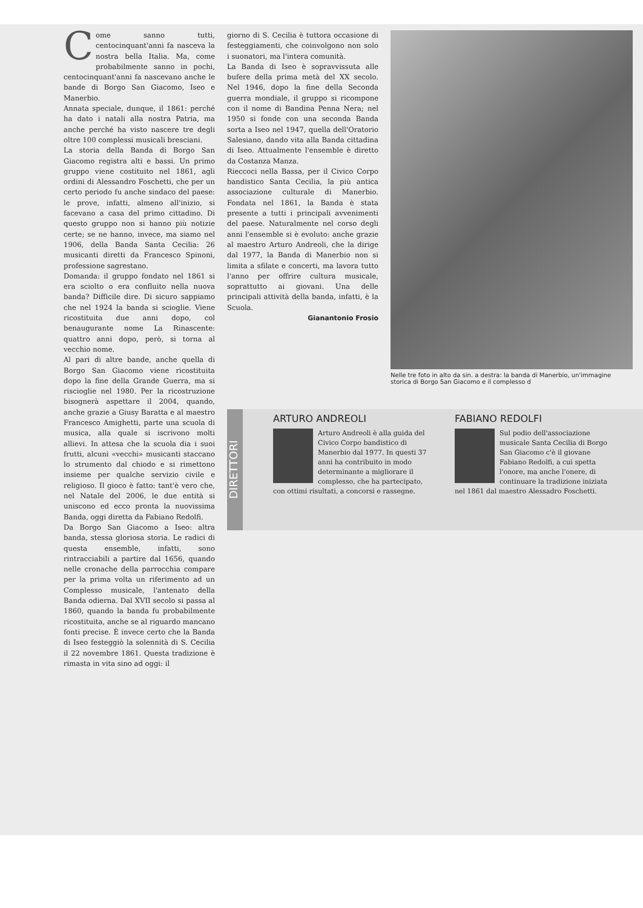Come sanno tutti, centocinquant'anni fa nasceva la nostra bella Italia. Ma, come probabilmente sanno in pochi, centocinquant'anni fa nascevano anche le bande di Borgo San Giacomo, Iseo e Manerbio.
Annata speciale, dunque, il 1861: perché ha dato i natali alla nostra Patria, ma anche perché ha visto nascere tre degli oltre 100 complessi musicali bresciani.
La storia della Banda di Borgo San Giacomo registra alti e bassi. Un primo gruppo viene costituito nel 1861, agli ordini di Alessandro Foschetti, che per un certo periodo fu anche sindaco del paese: le prove, infatti, almeno all'inizio, si facevano a casa del primo cittadino. Di questo gruppo non si hanno più notizie certe; se ne hanno, invece, ma siamo nel 1906, della Banda Santa Cecilia: 26 musicanti diretti da Francesco Spinoni, professione sagrestano.
Domanda: il gruppo fondato nel 1861 si era sciolto o era confluito nella nuova banda? Difficile dire. Di sicuro sappiamo che nel 1924 la banda si scioglie. Viene ricostituita due anni dopo, col benaugurante nome La Rinascente: quattro anni dopo, però, si torna al vecchio nome.
Al pari di altre bande, anche quella di Borgo San Giacomo viene ricostituita dopo la fine della Grande Guerra, ma si riscioglie nel 1980. Per la ricostruzione bisognerà aspettare il 2004, quando, anche grazie a Giusy Baratta e al maestro Francesco Amighetti, parte una scuola di musica, alla quale si iscrivono molti allievi. In attesa che la scuola dia i suoi frutti, alcuni «vecchi» musicanti staccano lo strumento dal chiodo e si rimettono insieme per qualche servizio civile e religioso. Il gioco è fatto: tant'è vero che, nel Natale del 2006, le due entità si uniscono ed ecco pronta la nuovissima Banda, oggi diretta da Fabiano Redolfi.
Da Borgo San Giacomo a Iseo: altra banda, stessa gloriosa storia. Le radici di questa ensemble, infatti, sono rintracciabili a partire dal 1656, quando nelle cronache della parrocchia compare per la prima volta un riferimento ad un Complesso musicale, l'antenato della Banda odierna. Dal XVII secolo si passa al 1860, quando la banda fu probabilmente ricostituita, anche se al riguardo mancano fonti precise. È invece certo che la Banda di Iseo festeggiò la solennità di S. Cecilia il 22 novembre 1861. Questa tradizione è rimasta in vita sino ad oggi: il
giorno di S. Cecilia è tuttora occasione di festeggiamenti, che coinvolgono non solo i suonatori, ma l'intera comunità.
La Banda di Iseo è sopravvissuta alle bufere della prima metà del XX secolo. Nel 1946, dopo la fine della Seconda guerra mondiale, il gruppo si ricompone con il nome di Bandina Penna Nera; nel 1950 si fonde con una seconda Banda sorta a Iseo nel 1947, quella dell'Oratorio Salesiano, dando vita alla Banda cittadina di Iseo. Attualmente l'ensemble è diretto da Costanza Manza.
Rieccoci nella Bassa, per il Civico Corpo bandistico Santa Cecilia, la più antica associazione culturale di Manerbio. Fondata nel 1861, la Banda è stata presente a tutti i principali avvenimenti del paese. Naturalmente nel corso degli anni l'ensemble si è evoluto: anche grazie al maestro Arturo Andreoli, che la dirige dal 1977, la Banda di Manerbio non si limita a sfilate e concerti, ma lavora tutto l'anno per offrire cultura musicale, soprattutto ai giovani. Una delle principali attività della banda, infatti, è la Scuola.
Gianantonio Frosio
Nelle tre foto in alto da sin. a destra: la banda di Manerbio, un'immagine storica di Borgo San Giacomo e il complesso d
DIRETTORI
ARTURO ANDREOLI
Arturo Andreoli è alla guida del Civico Corpo bandistico di Manerbio dal 1977. In questi 37 anni ha contribuito in modo determinante a migliorare il complesso, che ha partecipato, con ottimi risultati, a concorsi e rassegne.
FABIANO REDOLFI
Sul podio dell'associazione musicale Santa Cecilia di Borgo San Giacomo c'è il giovane Fabiano Redolfi, a cui spetta l'onore, ma anche l'onere, di continuare la tradizione iniziata nel 1861 dal maestro Alessadro Foschetti.